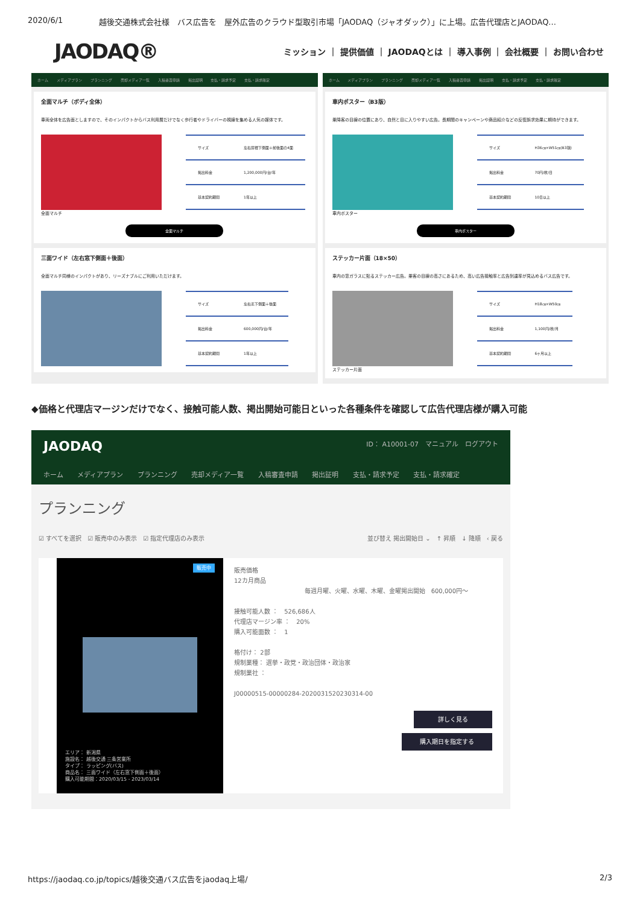2020/6/1 越後交通株式会社様　バス広告を　屋外広告のクラウド型取引市場「JAODAQ（ジャオダック）」に上場。広告代理店とJAODAQ...
JAODAQ®
ミッション ｜ 提供価値 ｜ JAODAQとは ｜ 導入事例 ｜ 会社概要 ｜ お問い合わせ
ホーム メディアプラン プランニング 売却メディア一覧 入稿審査申請 掲出証明 支払・請求予定 支払・請求確定
全面マルチ（ボディ全体）
車両全体を広告面としますので、そのインパクトからバス利用層だけでなく歩行者やドライバーの視線を集める人気の媒体です。
| サイズ | 左右屋根下側面＋前後面の4面 |
| 掲出料金 | 1,200,000円/台/年 |
| 基本契約期間 | 1年以上 |
全面マルチ
全面マルチ
三面ワイド（左右窓下側面＋後面）
全面マルチ同様のインパクトがあり、リーズナブルにご利用いただけます。
| サイズ | 左右窓下側面＋後面 |
| 掲出料金 | 600,000円/台/年 |
| 基本契約期間 | 1年以上 |
ホーム メディアプラン プランニング 売却メディア一覧 入稿審査申請 掲出証明 支払・請求予定 支払・請求確定
車内ポスター（B3版）
乗降客の目線の位置にあり、自然と目に入りやすい広告。長期間のキャンペーンや商品紹介などの反復訴求効果に期待ができます。
| サイズ | H36㎝×W51㎝(B3版) |
| 掲出料金 | 70円/枚/日 |
| 基本契約期間 | 10日以上 |
車内ポスター
車内ポスター
ステッカー片面（18×50）
車内の窓ガラスに貼るステッカー広告。乗客の目線の高さにあるため、高い広告接触率と広告到達率が見込めるバス広告です。
| サイズ | H18㎝×W50㎝ |
| 掲出料金 | 1,100円/枚/月 |
| 基本契約期間 | 6ヶ月以上 |
ステッカー片面
◆価格と代理店マージンだけでなく、接触可能人数、掲出開始可能日といった各種条件を確認して広告代理店様が購入可能
JAODAQ ID： A10001-07　マニュアル　ログアウト
ホーム メディアプラン プランニング 売却メディア一覧 入稿審査申請 掲出証明 支払・請求予定 支払・請求確定
プランニング
☑ すべてを選択　☑ 販売中のみ表示　☑ 指定代理店のみ表示 並び替え 掲出開始日 ⌄　↑ 昇順　↓ 降順　‹ 戻る
販売中
エリア： 新潟県
施設名： 越後交通 三条営業所
タイプ： ラッピング(バス)
商品名： 三面ワイド（左右窓下側面＋後面）
購入可能期間：2020/03/15 - 2023/03/14
販売価格
12カ月商品
毎週月曜、火曜、水曜、木曜、金曜掲出開始　600,000円〜
接触可能人数 ：　526,686人
代理店マージン率 ：　20%
購入可能面数 ：　1
格付け： 2部
規制業種： 選挙・政党・政治団体・政治家
規制業社 ：
J00000515-00000284-2020031520230314-00
詳しく見る
購入期日を指定する
https://jaodaq.co.jp/topics/越後交通バス広告をjaodaq上場/ 2/3